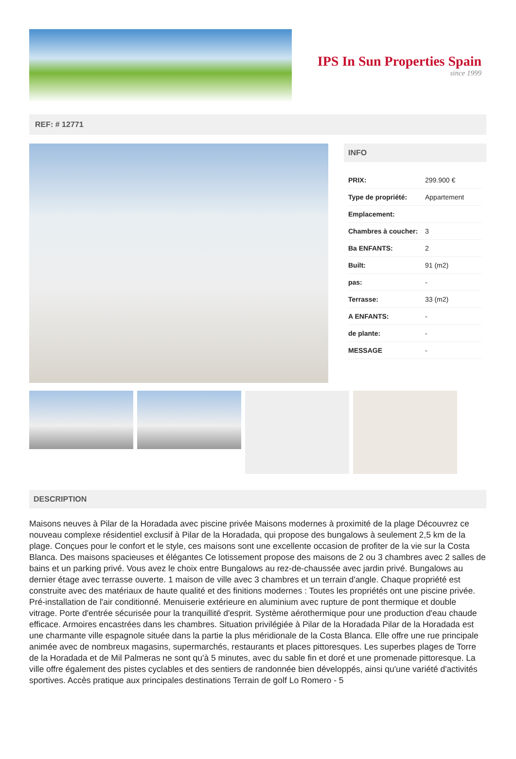IPS In Sun Properties Spain
since 1999
REF: # 12771
INFO
| PRIX: | 299.900 € |
| Type de propriété: | Appartement |
| Emplacement: | |
| Chambres à coucher: | 3 |
| Ba ENFANTS: | 2 |
| Built: | 91 (m2) |
| pas: | - |
| Terrasse: | 33 (m2) |
| A ENFANTS: | - |
| de plante: | - |
| MESSAGE | - |
DESCRIPTION
Maisons neuves à Pilar de la Horadada avec piscine privée Maisons modernes à proximité de la plage Découvrez ce nouveau complexe résidentiel exclusif à Pilar de la Horadada, qui propose des bungalows à seulement 2,5 km de la plage. Conçues pour le confort et le style, ces maisons sont une excellente occasion de profiter de la vie sur la Costa Blanca. Des maisons spacieuses et élégantes Ce lotissement propose des maisons de 2 ou 3 chambres avec 2 salles de bains et un parking privé. Vous avez le choix entre Bungalows au rez-de-chaussée avec jardin privé. Bungalows au dernier étage avec terrasse ouverte. 1 maison de ville avec 3 chambres et un terrain d'angle. Chaque propriété est construite avec des matériaux de haute qualité et des finitions modernes : Toutes les propriétés ont une piscine privée. Pré-installation de l'air conditionné. Menuiserie extérieure en aluminium avec rupture de pont thermique et double vitrage. Porte d'entrée sécurisée pour la tranquillité d'esprit. Système aérothermique pour une production d'eau chaude efficace. Armoires encastrées dans les chambres. Situation privilégiée à Pilar de la Horadada Pilar de la Horadada est une charmante ville espagnole située dans la partie la plus méridionale de la Costa Blanca. Elle offre une rue principale animée avec de nombreux magasins, supermarchés, restaurants et places pittoresques. Les superbes plages de Torre de la Horadada et de Mil Palmeras ne sont qu'à 5 minutes, avec du sable fin et doré et une promenade pittoresque. La ville offre également des pistes cyclables et des sentiers de randonnée bien développés, ainsi qu'une variété d'activités sportives. Accès pratique aux principales destinations Terrain de golf Lo Romero - 5